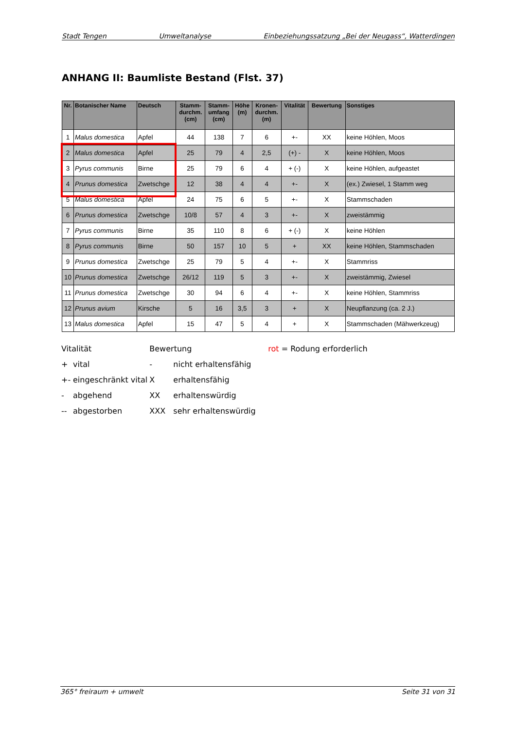Stadt Tengen Umweltanalyse Einbeziehungssatzung „Bei der Neugass“, Watterdingen
ANHANG II: Baumliste Bestand (Flst. 37)
| Nr. | Botanischer Name | Deutsch | Stamm- durchm. (cm) | Stamm- umfang (cm) | Höhe (m) | Kronen- durchm. (m) | Vitalität | Bewertung | Sonstiges |
| --- | --- | --- | --- | --- | --- | --- | --- | --- | --- |
| 1 | Malus domestica | Apfel | 44 | 138 | 7 | 6 | +- | XX | keine Höhlen, Moos |
| 2 | Malus domestica | Apfel | 25 | 79 | 4 | 2,5 | (+) - | X | keine Höhlen, Moos |
| 3 | Pyrus communis | Birne | 25 | 79 | 6 | 4 | + (-) | X | keine Höhlen, aufgeastet |
| 4 | Prunus domestica | Zwetschge | 12 | 38 | 4 | 4 | +- | X | (ex.) Zwiesel, 1 Stamm weg |
| 5 | Malus domestica | Apfel | 24 | 75 | 6 | 5 | +- | X | Stammschaden |
| 6 | Prunus domestica | Zwetschge | 10/8 | 57 | 4 | 3 | +- | X | zweistämmig |
| 7 | Pyrus communis | Birne | 35 | 110 | 8 | 6 | + (-) | X | keine Höhlen |
| 8 | Pyrus communis | Birne | 50 | 157 | 10 | 5 | + | XX | keine Höhlen, Stammschaden |
| 9 | Prunus domestica | Zwetschge | 25 | 79 | 5 | 4 | +- | X | Stammriss |
| 10 | Prunus domestica | Zwetschge | 26/12 | 119 | 5 | 3 | +- | X | zweistämmig, Zwiesel |
| 11 | Prunus domestica | Zwetschge | 30 | 94 | 6 | 4 | +- | X | keine Höhlen, Stammriss |
| 12 | Prunus avium | Kirsche | 5 | 16 | 3,5 | 3 | + | X | Neupflanzung (ca. 2 J.) |
| 13 | Malus domestica | Apfel | 15 | 47 | 5 | 4 | + | X | Stammschaden (Mähwerkzeug) |
| Vitalität | | Bewertung | | rot = Rodung erforderlich |
| + | vital | - | nicht erhaltensfähig | |
| +- | eingeschränkt vital | X | erhaltensfähig | |
| - | abgehend | XX | erhaltenswürdig | |
| -- | abgestorben | XXX | sehr erhaltenswürdig | |
365° freiraum + umwelt Seite 31 von 31